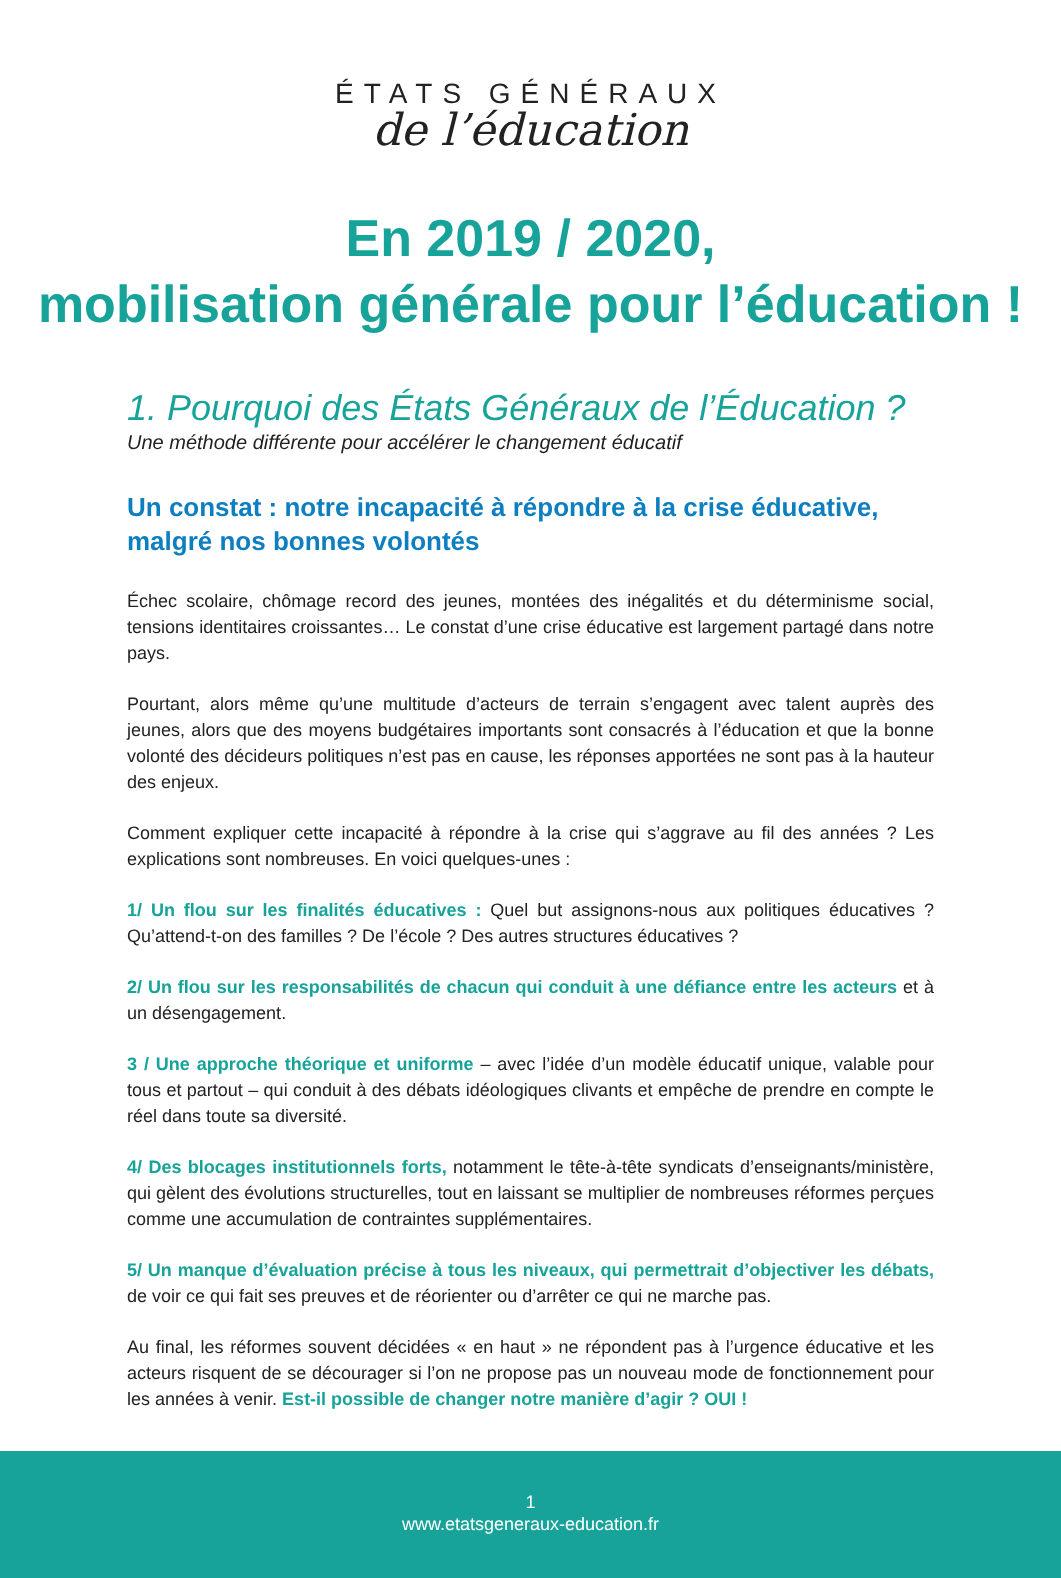ÉTATS GÉNÉRAUX
de l’éducation
En 2019 / 2020,
mobilisation générale pour l’éducation !
1. Pourquoi des États Généraux de l’Éducation ?
Une méthode différente pour accélérer le changement éducatif
Un constat : notre incapacité à répondre à la crise éducative, malgré nos bonnes volontés
Échec scolaire, chômage record des jeunes, montées des inégalités et du déterminisme social, tensions identitaires croissantes… Le constat d’une crise éducative est largement partagé dans notre pays.
Pourtant, alors même qu’une multitude d’acteurs de terrain s’engagent avec talent auprès des jeunes, alors que des moyens budgétaires importants sont consacrés à l’éducation et que la bonne volonté des décideurs politiques n’est pas en cause, les réponses apportées ne sont pas à la hauteur des enjeux.
Comment expliquer cette incapacité à répondre à la crise qui s’aggrave au fil des années ? Les explications sont nombreuses. En voici quelques-unes :
1/ Un flou sur les finalités éducatives : Quel but assignons-nous aux politiques éducatives ? Qu’attend-t-on des familles ? De l’école ? Des autres structures éducatives ?
2/ Un flou sur les responsabilités de chacun qui conduit à une défiance entre les acteurs et à un désengagement.
3 / Une approche théorique et uniforme – avec l’idée d’un modèle éducatif unique, valable pour tous et partout – qui conduit à des débats idéologiques clivants et empêche de prendre en compte le réel dans toute sa diversité.
4/ Des blocages institutionnels forts, notamment le tête-à-tête syndicats d’enseignants/ministère, qui gèlent des évolutions structurelles, tout en laissant se multiplier de nombreuses réformes perçues comme une accumulation de contraintes supplémentaires.
5/ Un manque d’évaluation précise à tous les niveaux, qui permettrait d’objectiver les débats, de voir ce qui fait ses preuves et de réorienter ou d’arrêter ce qui ne marche pas.
Au final, les réformes souvent décidées « en haut » ne répondent pas à l’urgence éducative et les acteurs risquent de se décourager si l’on ne propose pas un nouveau mode de fonctionnement pour les années à venir. Est-il possible de changer notre manière d’agir ? OUI !
1
www.etatsgeneraux-education.fr